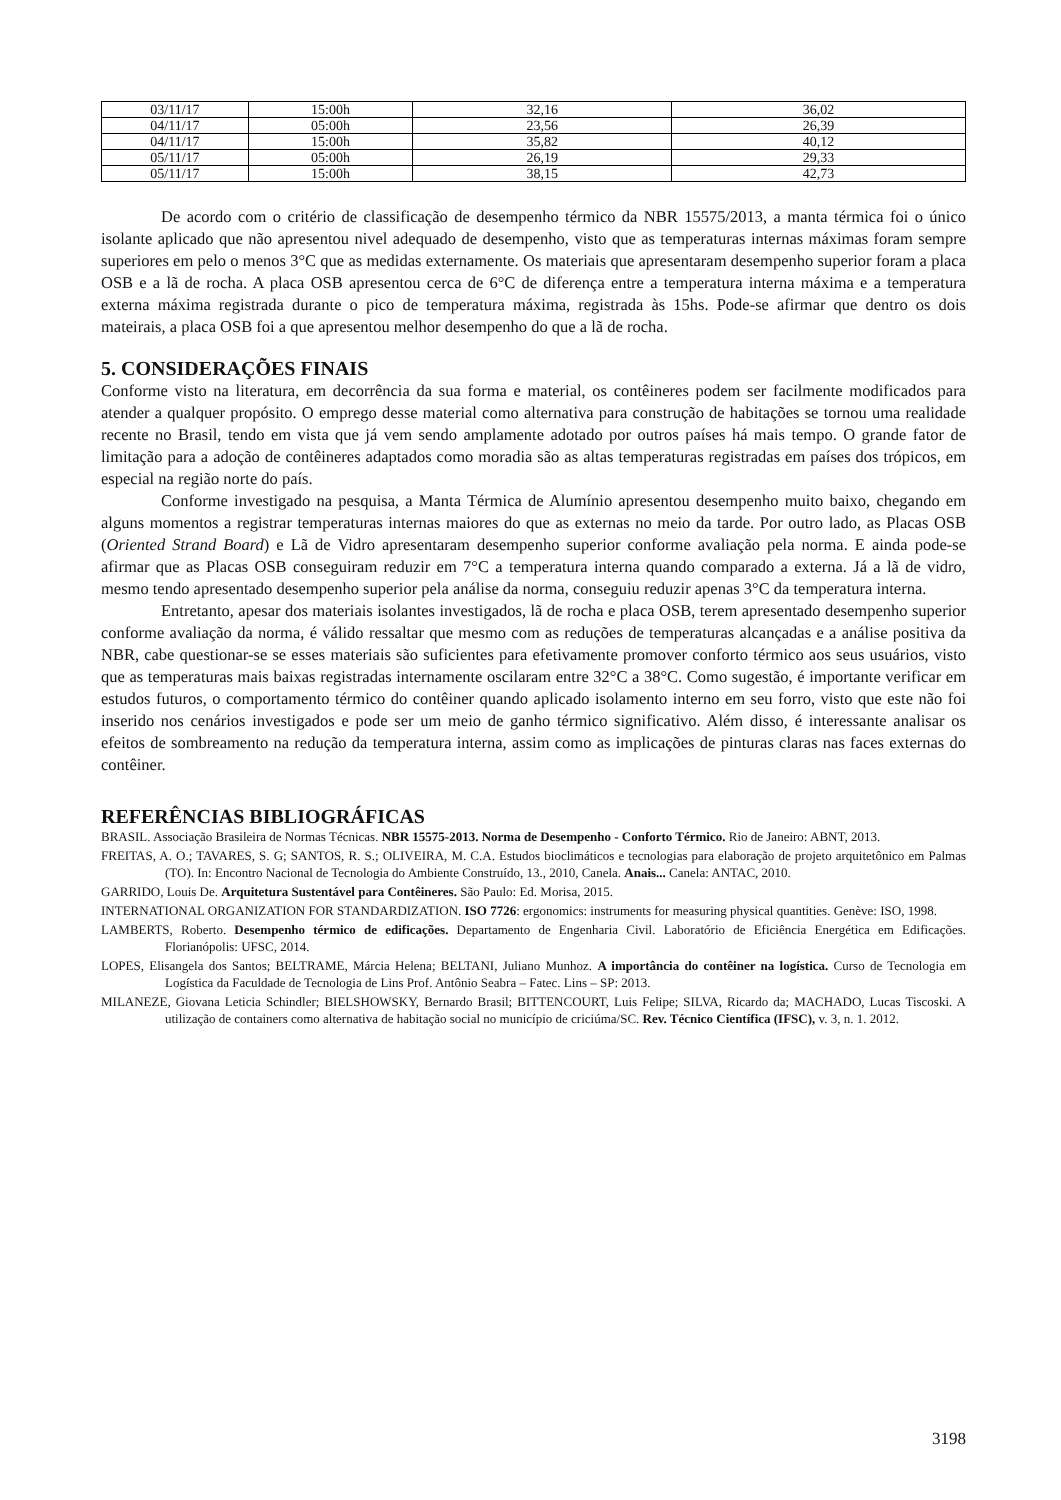| 03/11/17 | 15:00h | 32,16 | 36,02 |
| 04/11/17 | 05:00h | 23,56 | 26,39 |
| 04/11/17 | 15:00h | 35,82 | 40,12 |
| 05/11/17 | 05:00h | 26,19 | 29,33 |
| 05/11/17 | 15:00h | 38,15 | 42,73 |
De acordo com o critério de classificação de desempenho térmico da NBR 15575/2013, a manta térmica foi o único isolante aplicado que não apresentou nivel adequado de desempenho, visto que as temperaturas internas máximas foram sempre superiores em pelo o menos 3°C que as medidas externamente. Os materiais que apresentaram desempenho superior foram a placa OSB e a lã de rocha. A placa OSB apresentou cerca de 6°C de diferença entre a temperatura interna máxima e a temperatura externa máxima registrada durante o pico de temperatura máxima, registrada às 15hs. Pode-se afirmar que dentro os dois mateirais, a placa OSB foi a que apresentou melhor desempenho do que a lã de rocha.
5. CONSIDERAÇÕES FINAIS
Conforme visto na literatura, em decorrência da sua forma e material, os contêineres podem ser facilmente modificados para atender a qualquer propósito. O emprego desse material como alternativa para construção de habitações se tornou uma realidade recente no Brasil, tendo em vista que já vem sendo amplamente adotado por outros países há mais tempo. O grande fator de limitação para a adoção de contêineres adaptados como moradia são as altas temperaturas registradas em países dos trópicos, em especial na região norte do país.
Conforme investigado na pesquisa, a Manta Térmica de Alumínio apresentou desempenho muito baixo, chegando em alguns momentos a registrar temperaturas internas maiores do que as externas no meio da tarde. Por outro lado, as Placas OSB (Oriented Strand Board) e Lã de Vidro apresentaram desempenho superior conforme avaliação pela norma. E ainda pode-se afirmar que as Placas OSB conseguiram reduzir em 7°C a temperatura interna quando comparado a externa. Já a lã de vidro, mesmo tendo apresentado desempenho superior pela análise da norma, conseguiu reduzir apenas 3°C da temperatura interna.
Entretanto, apesar dos materiais isolantes investigados, lã de rocha e placa OSB, terem apresentado desempenho superior conforme avaliação da norma, é válido ressaltar que mesmo com as reduções de temperaturas alcançadas e a análise positiva da NBR, cabe questionar-se se esses materiais são suficientes para efetivamente promover conforto térmico aos seus usuários, visto que as temperaturas mais baixas registradas internamente oscilaram entre 32°C a 38°C. Como sugestão, é importante verificar em estudos futuros, o comportamento térmico do contêiner quando aplicado isolamento interno em seu forro, visto que este não foi inserido nos cenários investigados e pode ser um meio de ganho térmico significativo. Além disso, é interessante analisar os efeitos de sombreamento na redução da temperatura interna, assim como as implicações de pinturas claras nas faces externas do contêiner.
REFERÊNCIAS BIBLIOGRÁFICAS
BRASIL. Associação Brasileira de Normas Técnicas. NBR 15575-2013. Norma de Desempenho - Conforto Térmico. Rio de Janeiro: ABNT, 2013.
FREITAS, A. O.; TAVARES, S. G; SANTOS, R. S.; OLIVEIRA, M. C.A. Estudos bioclimáticos e tecnologias para elaboração de projeto arquitetônico em Palmas (TO). In: Encontro Nacional de Tecnologia do Ambiente Construído, 13., 2010, Canela. Anais... Canela: ANTAC, 2010.
GARRIDO, Louis De. Arquitetura Sustentável para Contêineres. São Paulo: Ed. Morisa, 2015.
INTERNATIONAL ORGANIZATION FOR STANDARDIZATION. ISO 7726: ergonomics: instruments for measuring physical quantities. Genève: ISO, 1998.
LAMBERTS, Roberto. Desempenho térmico de edificações. Departamento de Engenharia Civil. Laboratório de Eficiência Energética em Edificações. Florianópolis: UFSC, 2014.
LOPES, Elisangela dos Santos; BELTRAME, Márcia Helena; BELTANI, Juliano Munhoz. A importância do contêiner na logística. Curso de Tecnologia em Logística da Faculdade de Tecnologia de Lins Prof. Antônio Seabra – Fatec. Lins – SP: 2013.
MILANEZE, Giovana Leticia Schindler; BIELSHOWSKY, Bernardo Brasil; BITTENCOURT, Luis Felipe; SILVA, Ricardo da; MACHADO, Lucas Tiscoski. A utilização de containers como alternativa de habitação social no município de criciúma/SC. Rev. Técnico Científica (IFSC), v. 3, n. 1. 2012.
3198